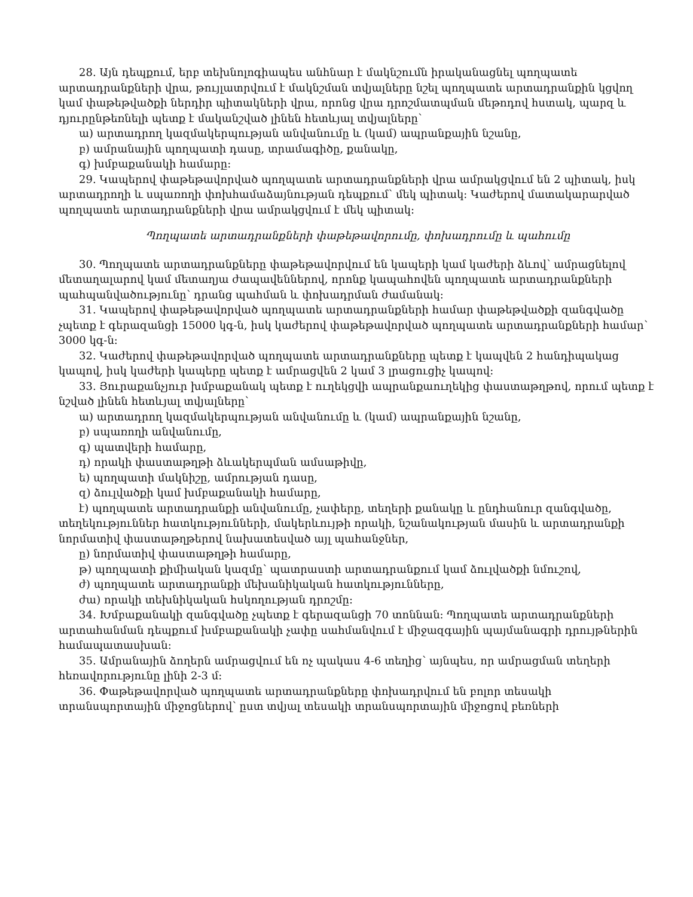28. Այն դեպքում, երբ տեխնոլոգիապես անհնար է մակնշումն իրականացնել պողպատե արտադրանքների վրա, թույլատրվում է մակնշման տվյալները նշել պողպատե արտադրանքին կցվող կամ փաթեթվածքի ներդիր պիտակների վրա, որոնց վրա դրոշմատպման մեթոդով հստակ, պարզ և դյուրընթեռնելի պետք է մականշված լինեն հետևյալ տվյալները՝
ա) արտադրող կազմակերպության անվանումը և (կամ) ապրանքային նշանը,
բ) ամրանային պողպատի դասը, տրամագիծը, քանակը,
գ) խմբաքանակի համարը:
29. Կապերով փաթեթավորված պողպատե արտադրանքների վրա ամրակցվում են 2 պիտակ, իսկ արտադրողի և սպառողի փոխհամաձայնության դեպքում՝ մեկ պիտակ: Կաժերով մատակարարված պողպատե արտադրանքների վրա ամրակցվում է մեկ պիտակ:
Պողպատե արտադրանքների փաթեթավորումը, փոխադրումը և պահումը
30. Պողպատե արտադրանքները փաթեթավորվում են կապերի կամ կաժերի ձևով՝ ամրացնելով մետաղալարով կամ մետաղյա ժապավեններով, որոնք կապահովեն պողպատե արտադրանքների պահպանվածությունը՝ դրանց պահման և փոխադրման ժամանակ:
31. Կապերով փաթեթավորված պողպատե արտադրանքների համար փաթեթվածքի զանգվածը չպետք է գերազանցի 15000 կգ-ն, իսկ կաժերով փաթեթավորված պողպատե արտադրանքների համար՝ 3000 կգ-ն:
32. Կաժերով փաթեթավորված պողպատե արտադրանքները պետք է կապվեն 2 հանդիպակաց կապով, իսկ կաժերի կապերը պետք է ամրացվեն 2 կամ 3 լրացուցիչ կապով:
33. Յուրաքանչյուր խմբաքանակ պետք է ուղեկցվի ապրանքաուղեկից փաստաթղթով, որում պետք է նշված լինեն հետևյալ տվյալները՝
ա) արտադրող կազմակերպության անվանումը և (կամ) ապրանքային նշանը,
բ) սպառողի անվանումը,
գ) պատվերի համարը,
դ) որակի փաստաթղթի ձևակերպման ամսաթիվը,
ե) պողպատի մակնիշը, ամրության դասը,
զ) ձուլվածքի կամ խմբաքանակի համարը,
է) պողպատե արտադրանքի անվանումը, չափերը, տեղերի քանակը և ընդհանուր զանգվածը, տեղեկություններ հատկությունների, մակերևույթի որակի, նշանակության մասին և արտադրանքի նորմատիվ փաստաթղթերով նախատեսված այլ պահանջներ,
ը) նորմատիվ փաստաթղթի համարը,
թ) պողպատի քիմիական կազմը՝ պատրաստի արտադրանքում կամ ձուլվածքի նմուշով,
ժ) պողպատե արտադրանքի մեխանիկական հատկությունները,
ժա) որակի տեխնիկական հսկողության դրոշմը:
34. Խմբաքանակի զանգվածը չպետք է գերազանցի 70 տոննան: Պողպատե արտադրանքների արտահանման դեպքում խմբաքանակի չափը սահմանվում է միջազգային պայմանագրի դրույթներին համապատասխան:
35. Ամրանային ձողերն ամրացվում են ոչ պակաս 4-6 տեղից՝ այնպես, որ ամրացման տեղերի հեռավորությունը լինի 2-3 մ:
36. Փաթեթավորված պողպատե արտադրանքները փոխադրվում են բոլոր տեսակի տրանսպորտային միջոցներով՝ ըստ տվյալ տեսակի տրանսպորտային միջոցով բեռների